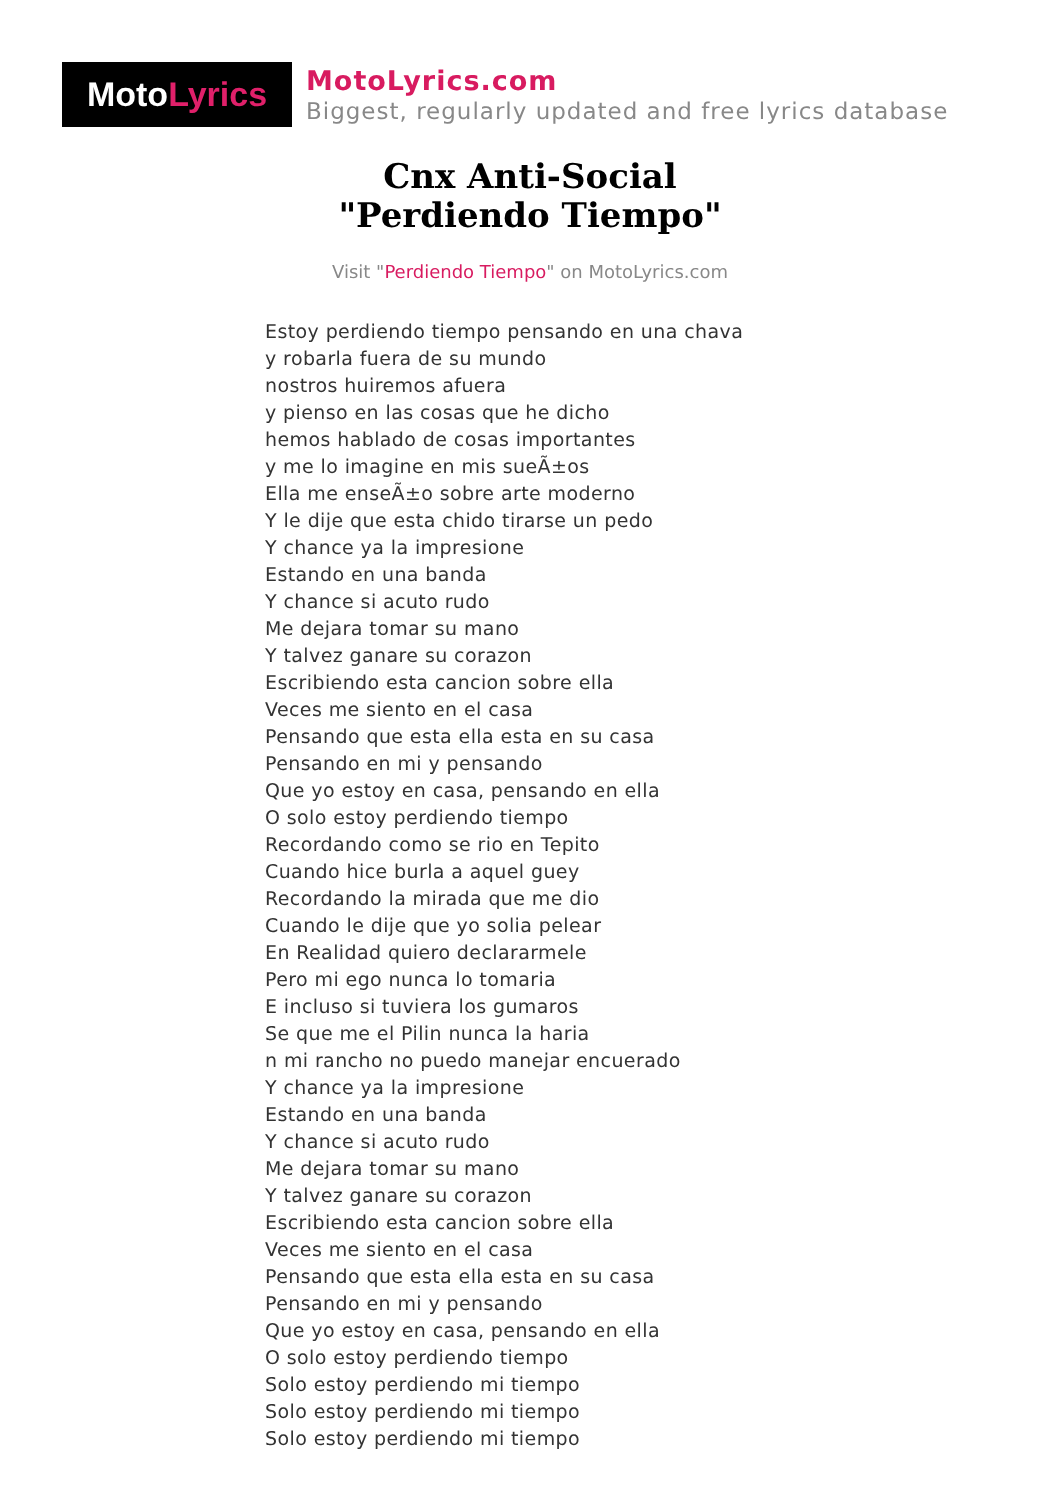Moto Lyrics
MotoLyrics.com
Biggest, regularly updated and free lyrics database
Cnx Anti-Social
"Perdiendo Tiempo"
Visit "Perdiendo Tiempo" on MotoLyrics.com
Estoy perdiendo tiempo pensando en una chava
y robarla fuera de su mundo
nostros huiremos afuera
y pienso en las cosas que he dicho
hemos hablado de cosas importantes
y me lo imagine en mis sueÃ±os
Ella me enseÃ±o sobre arte moderno
Y le dije que esta chido tirarse un pedo
Y chance ya la impresione
Estando en una banda
Y chance si acuto rudo
Me dejara tomar su mano
Y talvez ganare su corazon
Escribiendo esta cancion sobre ella
Veces me siento en el casa
Pensando que esta ella esta en su casa
Pensando en mi y pensando
Que yo estoy en casa, pensando en ella
O solo estoy perdiendo tiempo
Recordando como se rio en Tepito
Cuando hice burla a aquel guey
Recordando la mirada que me dio
Cuando le dije que yo solia pelear
En Realidad quiero declararmele
Pero mi ego nunca lo tomaria
E incluso si tuviera los gumaros
Se que me el Pilin nunca la haria
n mi rancho no puedo manejar encuerado
Y chance ya la impresione
Estando en una banda
Y chance si acuto rudo
Me dejara tomar su mano
Y talvez ganare su corazon
Escribiendo esta cancion sobre ella
Veces me siento en el casa
Pensando que esta ella esta en su casa
Pensando en mi y pensando
Que yo estoy en casa, pensando en ella
O solo estoy perdiendo tiempo
Solo estoy perdiendo mi tiempo
Solo estoy perdiendo mi tiempo
Solo estoy perdiendo mi tiempo